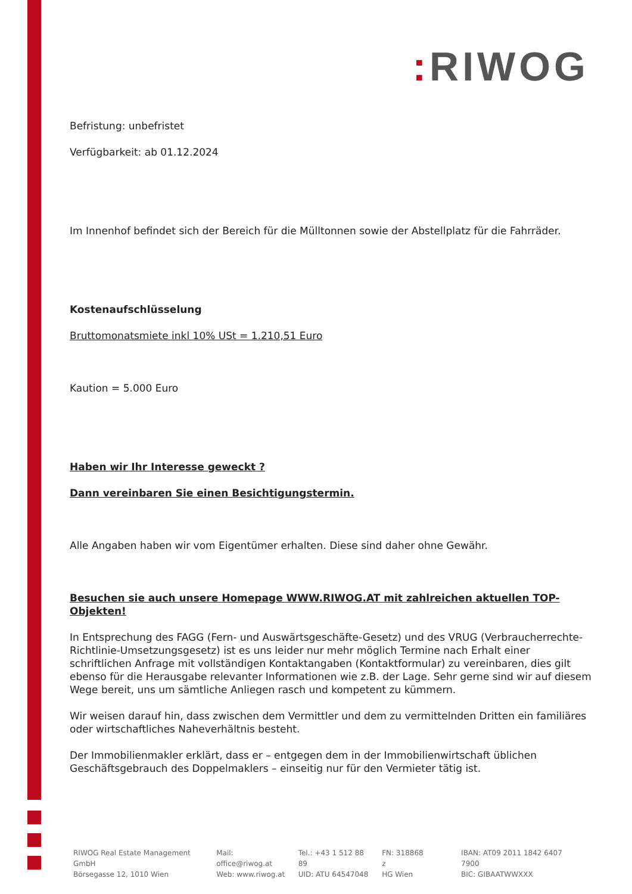: RIWOG
Befristung: unbefristet
Verfügbarkeit: ab 01.12.2024
Im Innenhof befindet sich der Bereich für die Mülltonnen sowie der Abstellplatz für die Fahrräder.
Kostenaufschlüsselung
Bruttomonatsmiete inkl 10% USt = 1.210,51 Euro
Kaution = 5.000 Euro
Haben wir Ihr Interesse geweckt ?
Dann vereinbaren Sie einen Besichtigungstermin.
Alle Angaben haben wir vom Eigentümer erhalten. Diese sind daher ohne Gewähr.
Besuchen sie auch unsere Homepage WWW.RIWOG.AT mit zahlreichen aktuellen TOP- Objekten!
In Entsprechung des FAGG (Fern- und Auswärtsgeschäfte-Gesetz) und des VRUG (Verbraucherrechte-Richtlinie-Umsetzungsgesetz) ist es uns leider nur mehr möglich Termine nach Erhalt einer schriftlichen Anfrage mit vollständigen Kontaktangaben (Kontaktformular) zu vereinbaren, dies gilt ebenso für die Herausgabe relevanter Informationen wie z.B. der Lage. Sehr gerne sind wir auf diesem Wege bereit, uns um sämtliche Anliegen rasch und kompetent zu kümmern.
Wir weisen darauf hin, dass zwischen dem Vermittler und dem zu vermittelnden Dritten ein familiäres oder wirtschaftliches Naheverhältnis besteht.
Der Immobilienmakler erklärt, dass er – entgegen dem in der Immobilienwirtschaft üblichen Geschäftsgebrauch des Doppelmaklers – einseitig nur für den Vermieter tätig ist.
RIWOG Real Estate Management GmbH
Börsegasse 12, 1010 Wien
Mail: office@riwog.at
Web: www.riwog.at
Tel.: +43 1 512 88 89
UID: ATU 64547048
FN: 318868 z
HG Wien
IBAN: AT09 2011 1842 6407 7900
BIC: GIBAATWWXXX